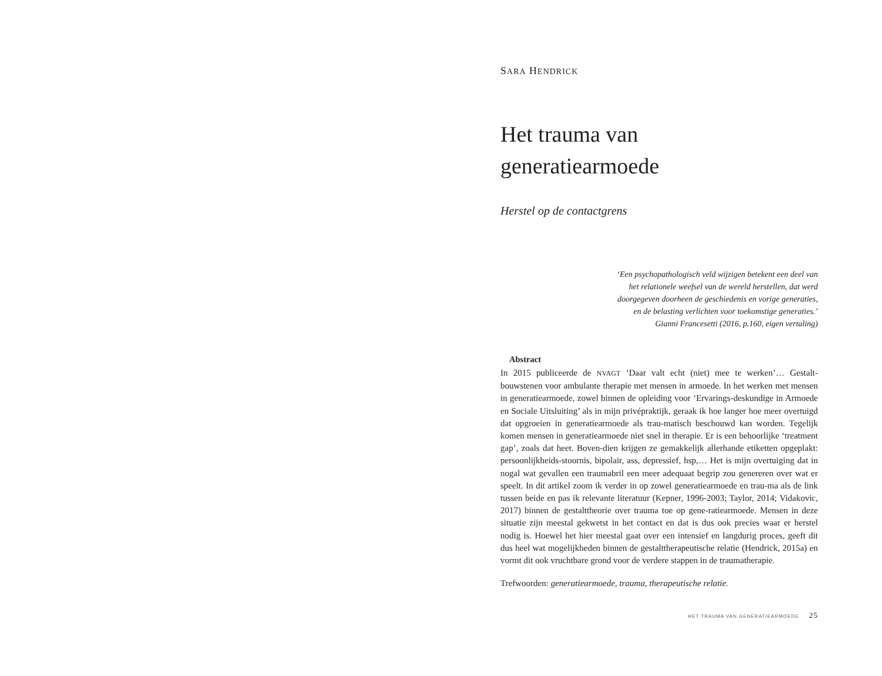SARA HENDRICK
Het trauma van
generatiearmoede
Herstel op de contactgrens
‘Een psychopathologisch veld wijzigen betekent een deel van
het relationele weefsel van de wereld herstellen, dat werd
doorgegeven doorheen de geschiedenis en vorige generaties,
en de belasting verlichten voor toekomstige generaties.’
Gianni Francesetti (2016, p.160, eigen vertaling)
Abstract
In 2015 publiceerde de NVAGT ‘Daar valt echt (niet) mee te werken’… Gestalt-bouwstenen voor ambulante therapie met mensen in armoede. In het werken met mensen in generatiearmoede, zowel binnen de opleiding voor ‘Ervarings-deskundige in Armoede en Sociale Uitsluiting’ als in mijn privépraktijk, geraak ik hoe langer hoe meer overtuigd dat opgroeien in generatiearmoede als trau-matisch beschouwd kan worden. Tegelijk komen mensen in generatiearmoede niet snel in therapie. Er is een behoorlijke ‘treatment gap’, zoals dat heet. Boven-dien krijgen ze gemakkelijk allerhande etiketten opgeplakt: persoonlijkheids-stoornis, bipolair, ass, depressief, hsp,… Het is mijn overtuiging dat in nogal wat gevallen een traumabril een meer adequaat begrip zou genereren over wat er speelt. In dit artikel zoom ik verder in op zowel generatiearmoede en trau-ma als de link tussen beide en pas ik relevante literatuur (Kepner, 1996-2003; Taylor, 2014; Vidakovic, 2017) binnen de gestalttheorie over trauma toe op gene-ratiearmoede. Mensen in deze situatie zijn meestal gekwetst in het contact en dat is dus ook precies waar er herstel nodig is. Hoewel het hier meestal gaat over een intensief en langdurig proces, geeft dit dus heel wat mogelijkheden binnen de gestalttherapeutische relatie (Hendrick, 2015a) en vormt dit ook vruchtbare grond voor de verdere stappen in de traumatherapie.
Trefwoorden: generatiearmoede, trauma, therapeutische relatie.
HET TRAUMA VAN GENERATIEARMOEDE 25